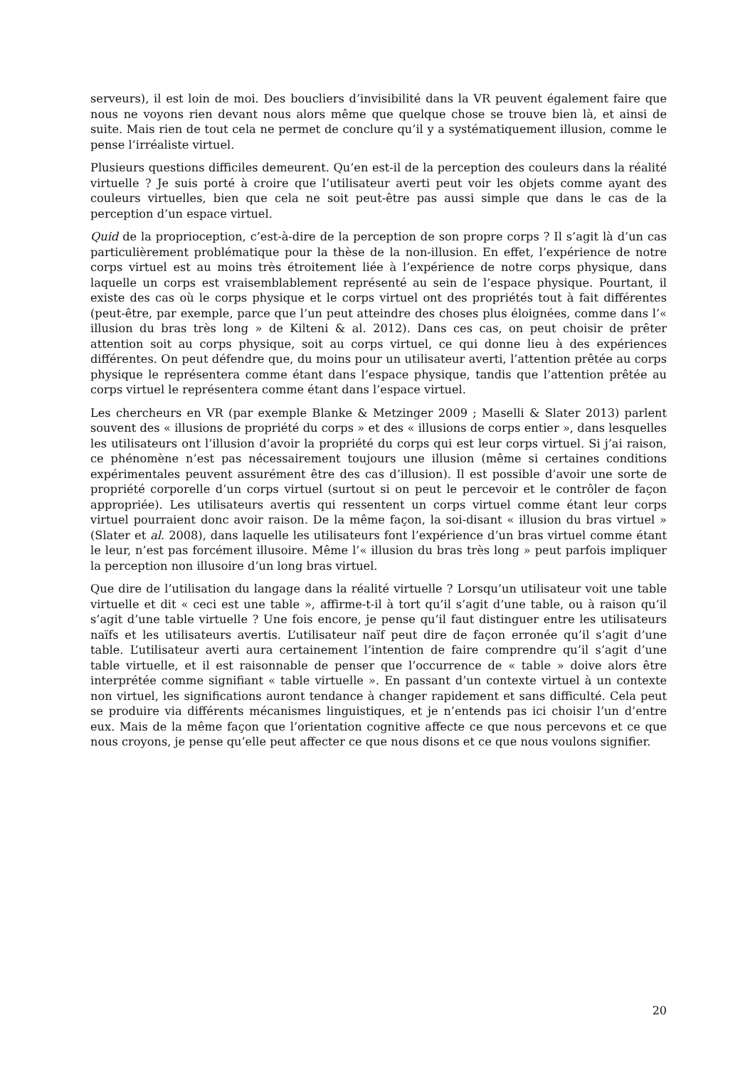serveurs), il est loin de moi. Des boucliers d’invisibilité dans la VR peuvent également faire que nous ne voyons rien devant nous alors même que quelque chose se trouve bien là, et ainsi de suite. Mais rien de tout cela ne permet de conclure qu’il y a systématiquement illusion, comme le pense l’irréaliste virtuel.
Plusieurs questions difficiles demeurent. Qu’en est-il de la perception des couleurs dans la réalité virtuelle ? Je suis porté à croire que l’utilisateur averti peut voir les objets comme ayant des couleurs virtuelles, bien que cela ne soit peut-être pas aussi simple que dans le cas de la perception d’un espace virtuel.
Quid de la proprioception, c’est-à-dire de la perception de son propre corps ? Il s’agit là d’un cas particulièrement problématique pour la thèse de la non-illusion. En effet, l’expérience de notre corps virtuel est au moins très étroitement liée à l’expérience de notre corps physique, dans laquelle un corps est vraisemblablement représenté au sein de l’espace physique. Pourtant, il existe des cas où le corps physique et le corps virtuel ont des propriétés tout à fait différentes (peut-être, par exemple, parce que l’un peut atteindre des choses plus éloignées, comme dans l’« illusion du bras très long » de Kilteni & al. 2012). Dans ces cas, on peut choisir de prêter attention soit au corps physique, soit au corps virtuel, ce qui donne lieu à des expériences différentes. On peut défendre que, du moins pour un utilisateur averti, l’attention prêtée au corps physique le représentera comme étant dans l’espace physique, tandis que l’attention prêtée au corps virtuel le représentera comme étant dans l’espace virtuel.
Les chercheurs en VR (par exemple Blanke & Metzinger 2009 ; Maselli & Slater 2013) parlent souvent des « illusions de propriété du corps » et des « illusions de corps entier », dans lesquelles les utilisateurs ont l’illusion d’avoir la propriété du corps qui est leur corps virtuel. Si j’ai raison, ce phénomène n’est pas nécessairement toujours une illusion (même si certaines conditions expérimentales peuvent assurément être des cas d’illusion). Il est possible d’avoir une sorte de propriété corporelle d’un corps virtuel (surtout si on peut le percevoir et le contrôler de façon appropriée). Les utilisateurs avertis qui ressentent un corps virtuel comme étant leur corps virtuel pourraient donc avoir raison. De la même façon, la soi-disant « illusion du bras virtuel » (Slater et al. 2008), dans laquelle les utilisateurs font l’expérience d’un bras virtuel comme étant le leur, n’est pas forcément illusoire. Même l’« illusion du bras très long » peut parfois impliquer la perception non illusoire d’un long bras virtuel.
Que dire de l’utilisation du langage dans la réalité virtuelle ? Lorsqu’un utilisateur voit une table virtuelle et dit « ceci est une table », affirme-t-il à tort qu’il s’agit d’une table, ou à raison qu’il s’agit d’une table virtuelle ? Une fois encore, je pense qu’il faut distinguer entre les utilisateurs naïfs et les utilisateurs avertis. L’utilisateur naïf peut dire de façon erronée qu’il s’agit d’une table. L’utilisateur averti aura certainement l’intention de faire comprendre qu’il s’agit d’une table virtuelle, et il est raisonnable de penser que l’occurrence de « table » doive alors être interprétée comme signifiant « table virtuelle ». En passant d’un contexte virtuel à un contexte non virtuel, les significations auront tendance à changer rapidement et sans difficulté. Cela peut se produire via différents mécanismes linguistiques, et je n’entends pas ici choisir l’un d’entre eux. Mais de la même façon que l’orientation cognitive affecte ce que nous percevons et ce que nous croyons, je pense qu’elle peut affecter ce que nous disons et ce que nous voulons signifier.
20